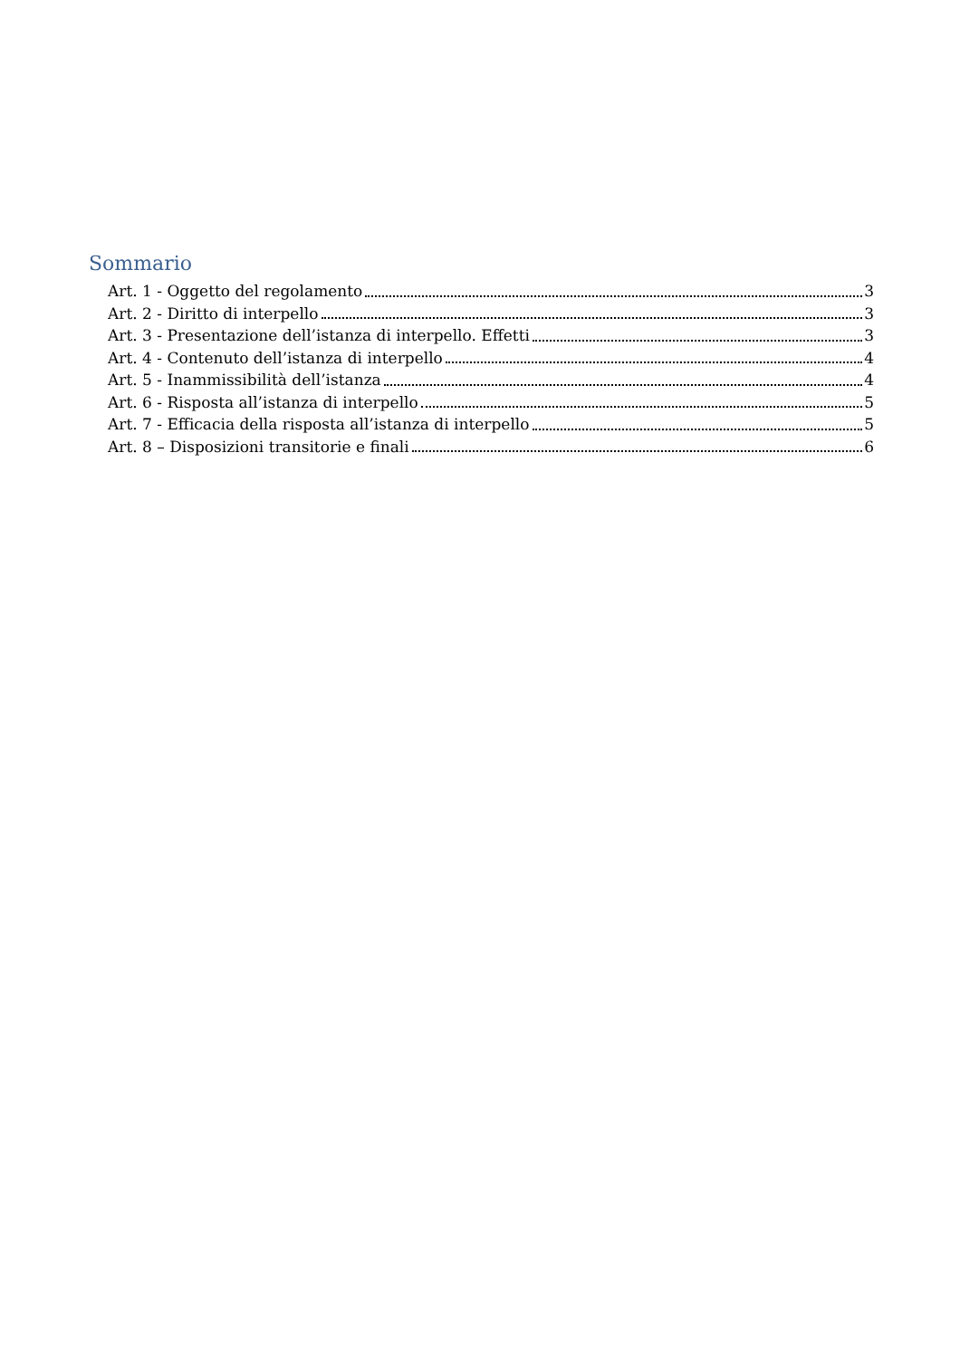Sommario
Art. 1 - Oggetto del regolamento 3
Art. 2 - Diritto di interpello 3
Art. 3 - Presentazione dell’istanza di interpello. Effetti 3
Art. 4 - Contenuto dell’istanza di interpello 4
Art. 5 - Inammissibilità dell’istanza 4
Art. 6 - Risposta all’istanza di interpello 5
Art. 7 - Efficacia della risposta all’istanza di interpello 5
Art. 8 – Disposizioni transitorie e finali 6